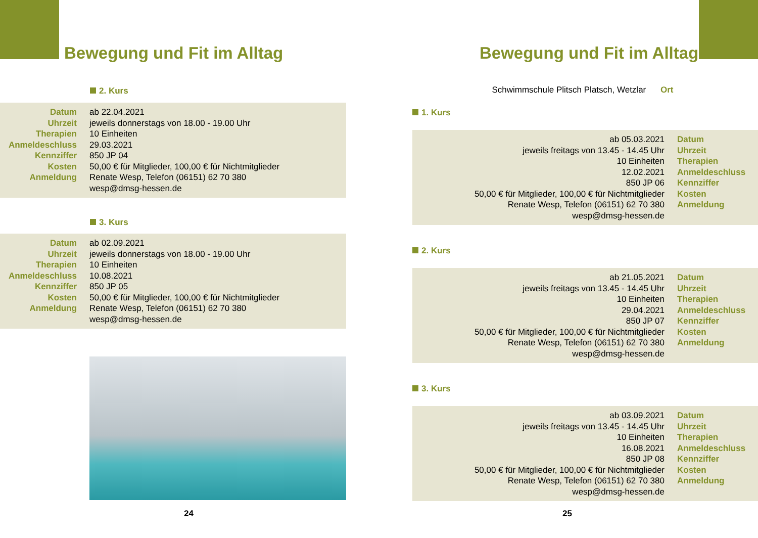Bewegung und Fit im Alltag
2. Kurs
| Datum Uhrzeit Therapien Anmeldeschluss Kennziffer Kosten Anmeldung | ab 22.04.2021 jeweils donnerstags von 18.00 - 19.00 Uhr 10 Einheiten 29.03.2021 850 JP 04 50,00 € für Mitglieder, 100,00 € für Nichtmitglieder Renate Wesp, Telefon (06151) 62 70 380 wesp@dmsg-hessen.de |
3. Kurs
| Datum Uhrzeit Therapien Anmeldeschluss Kennziffer Kosten Anmeldung | ab 02.09.2021 jeweils donnerstags von 18.00 - 19.00 Uhr 10 Einheiten 10.08.2021 850 JP 05 50,00 € für Mitglieder, 100,00 € für Nichtmitglieder Renate Wesp, Telefon (06151) 62 70 380 wesp@dmsg-hessen.de |
24
Bewegung und Fit im Alltag
Schwimmschule Plitsch Platsch, Wetzlar Ort
1. Kurs
| ab 05.03.2021 jeweils freitags von 13.45 - 14.45 Uhr 10 Einheiten 12.02.2021 850 JP 06 50,00 € für Mitglieder, 100,00 € für Nichtmitglieder Renate Wesp, Telefon (06151) 62 70 380 wesp@dmsg-hessen.de | Datum Uhrzeit Therapien Anmeldeschluss Kennziffer Kosten Anmeldung |
2. Kurs
| ab 21.05.2021 jeweils freitags von 13.45 - 14.45 Uhr 10 Einheiten 29.04.2021 850 JP 07 50,00 € für Mitglieder, 100,00 € für Nichtmitglieder Renate Wesp, Telefon (06151) 62 70 380 wesp@dmsg-hessen.de | Datum Uhrzeit Therapien Anmeldeschluss Kennziffer Kosten Anmeldung |
3. Kurs
| ab 03.09.2021 jeweils freitags von 13.45 - 14.45 Uhr 10 Einheiten 16.08.2021 850 JP 08 50,00 € für Mitglieder, 100,00 € für Nichtmitglieder Renate Wesp, Telefon (06151) 62 70 380 wesp@dmsg-hessen.de | Datum Uhrzeit Therapien Anmeldeschluss Kennziffer Kosten Anmeldung |
25